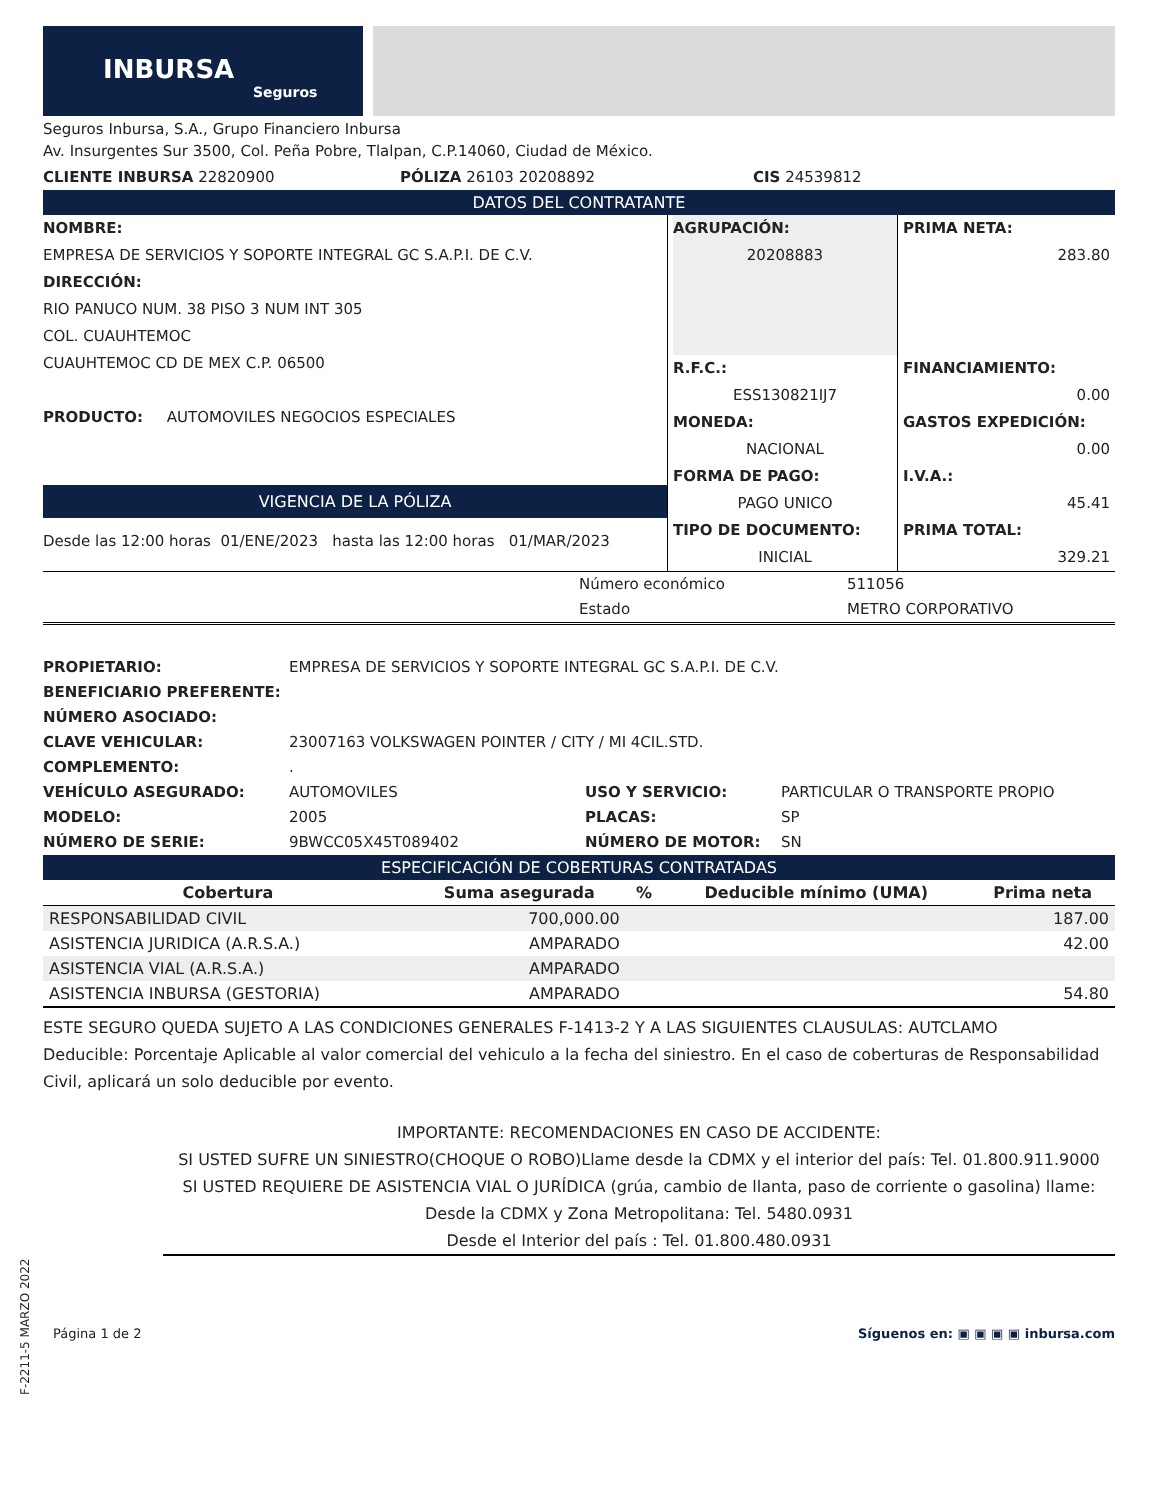F-2211-5 MARZO 2022
INBURSA
Seguros
Seguros Inbursa, S.A., Grupo Financiero Inbursa
Av. Insurgentes Sur 3500, Col. Peña Pobre, Tlalpan, C.P.14060, Ciudad de México.
CLIENTE INBURSA 22820900 PÓLIZA 26103 20208892 CIS 24539812
DATOS DEL CONTRATANTE
NOMBRE:
EMPRESA DE SERVICIOS Y SOPORTE INTEGRAL GC S.A.P.I. DE C.V.
DIRECCIÓN:
RIO PANUCO NUM. 38 PISO 3 NUM INT 305
COL. CUAUHTEMOC
CUAUHTEMOC CD DE MEX C.P. 06500
PRODUCTO: AUTOMOVILES NEGOCIOS ESPECIALES
VIGENCIA DE LA PÓLIZA
Desde las 12:00 horas 01/ENE/2023 hasta las 12:00 horas 01/MAR/2023
AGRUPACIÓN:
20208883
R.F.C.:
ESS130821IJ7
MONEDA:
NACIONAL
FORMA DE PAGO:
PAGO UNICO
TIPO DE DOCUMENTO:
INICIAL
PRIMA NETA:
283.80
FINANCIAMIENTO:
0.00
GASTOS EXPEDICIÓN:
0.00
I.V.A.:
45.41
PRIMA TOTAL:
329.21
Número económico 511056
Estado METRO CORPORATIVO
PROPIETARIO: EMPRESA DE SERVICIOS Y SOPORTE INTEGRAL GC S.A.P.I. DE C.V.
BENEFICIARIO PREFERENTE:
NÚMERO ASOCIADO:
CLAVE VEHICULAR: 23007163 VOLKSWAGEN POINTER / CITY / MI 4CIL.STD.
COMPLEMENTO:.
VEHÍCULO ASEGURADO: AUTOMOVILES USO Y SERVICIO: PARTICULAR O TRANSPORTE PROPIO
MODELO: 2005 PLACAS: SP
NÚMERO DE SERIE: 9BWCC05X45T089402 NÚMERO DE MOTOR: SN
ESPECIFICACIÓN DE COBERTURAS CONTRATADAS
| Cobertura | Suma asegurada | % | Deducible mínimo (UMA) | Prima neta |
| --- | --- | --- | --- | --- |
| RESPONSABILIDAD CIVIL | 700,000.00 | | | 187.00 |
| ASISTENCIA JURIDICA (A.R.S.A.) | AMPARADO | | | 42.00 |
| ASISTENCIA VIAL (A.R.S.A.) | AMPARADO | | | |
| ASISTENCIA INBURSA (GESTORIA) | AMPARADO | | | 54.80 |
ESTE SEGURO QUEDA SUJETO A LAS CONDICIONES GENERALES F-1413-2 Y A LAS SIGUIENTES CLAUSULAS: AUTCLAMO
Deducible: Porcentaje Aplicable al valor comercial del vehiculo a la fecha del siniestro. En el caso de coberturas de Responsabilidad Civil, aplicará un solo deducible por evento.
IMPORTANTE: RECOMENDACIONES EN CASO DE ACCIDENTE:
SI USTED SUFRE UN SINIESTRO(CHOQUE O ROBO)Llame desde la CDMX y el interior del país: Tel. 01.800.911.9000
SI USTED REQUIERE DE ASISTENCIA VIAL O JURÍDICA (grúa, cambio de llanta, paso de corriente o gasolina) llame:
Desde la CDMX y Zona Metropolitana: Tel. 5480.0931
Desde el Interior del país : Tel. 01.800.480.0931
Página 1 de 2 Síguenos en: ▣ ▣ ▣ ▣ inbursa.com